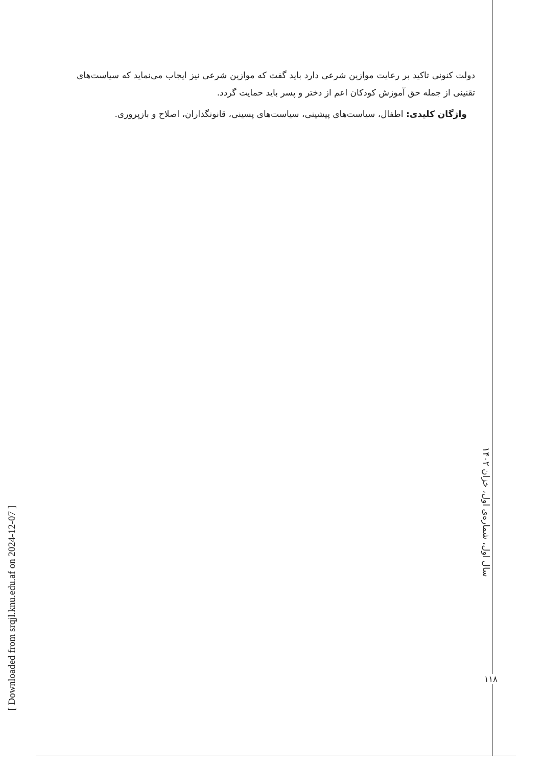دولت کنونی تاکید بر رعایت موازین شرعی دارد باید گفت که موازین شرعی نیز ایجاب می‌نماید که سیاست‌های تقنینی از جمله حق آموزش کودکان اعم از دختر و پسر باید حمایت گردد.
واژگان کلیدی: اطفال، سیاست‌های پیشینی، سیاست‌های پسینی، قانونگذاران، اصلاح و بازپروری.
سال اول، شماره‌ی اول، خزان ۱۴۰۲
۱۱۸
[ Downloaded from srqjl.knu.edu.af on 2024-12-07 ]